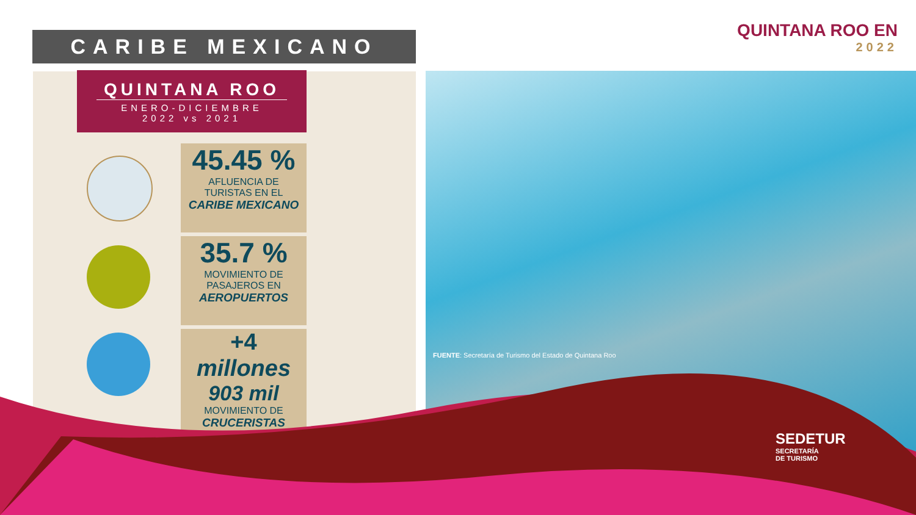CARIBE MEXICANO
QUINTANA ROO EN
2022
QUINTANA ROO
ENERO-DICIEMBRE
2022 vs 2021
45.45 %
AFLUENCIA DE
TURISTAS EN EL
CARIBE MEXICANO
35.7 %
MOVIMIENTO DE
PASAJEROS EN
AEROPUERTOS
+4 millones
903 mil
MOVIMIENTO DE
CRUCERISTAS
FUENTE: Secretaría de Turismo del Estado de Quintana Roo
SEDETUR
SECRETARÍA
DE TURISMO